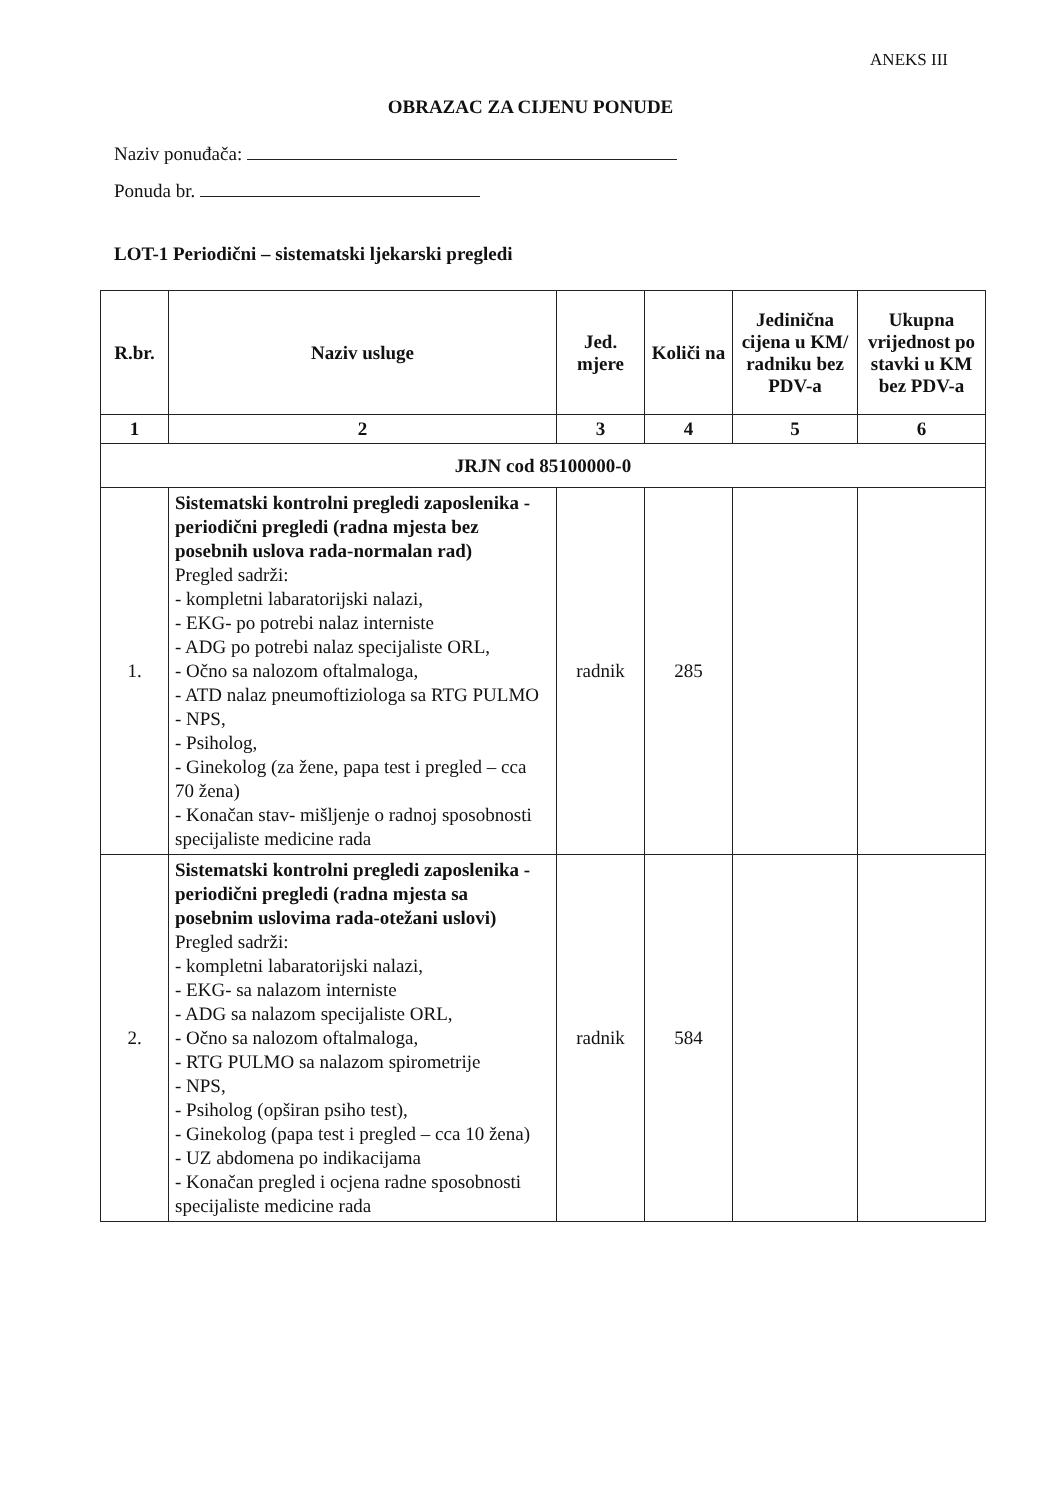ANEKS III
OBRAZAC ZA CIJENU PONUDE
Naziv ponuđača:
Ponuda br.
LOT-1 Periodični – sistematski ljekarski pregledi
| R.br. | Naziv usluge | Jed. mjere | Količi na | Jedinična cijena u KM/ radniku bez PDV-a | Ukupna vrijednost po stavki u KM bez PDV-a |
| --- | --- | --- | --- | --- | --- |
| 1 | 2 | 3 | 4 | 5 | 6 |
| JRJN cod 85100000-0 | | | | | |
| 1. | Sistematski kontrolni pregledi zaposlenika - periodični pregledi (radna mjesta bez posebnih uslova rada-normalan rad) Pregled sadrži: - kompletni labaratorijski nalazi, - EKG- po potrebi nalaz interniste - ADG po potrebi nalaz specijaliste ORL, - Očno sa nalozom oftalmaloga, - ATD nalaz pneumoftiziologa sa RTG PULMO - NPS, - Psiholog, - Ginekolog (za žene, papa test i pregled – cca 70 žena) - Konačan stav- mišljenje o radnoj sposobnosti specijaliste medicine rada | radnik | 285 | | |
| 2. | Sistematski kontrolni pregledi zaposlenika - periodični pregledi (radna mjesta sa posebnim uslovima rada-otežani uslovi) Pregled sadrži: - kompletni labaratorijski nalazi, - EKG- sa nalazom interniste - ADG sa nalazom specijaliste ORL, - Očno sa nalozom oftalmaloga, - RTG PULMO sa nalazom spirometrije - NPS, - Psiholog (opširan psiho test), - Ginekolog (papa test i pregled – cca 10 žena) - UZ abdomena po indikacijama - Konačan pregled i ocjena radne sposobnosti specijaliste medicine rada | radnik | 584 | | |